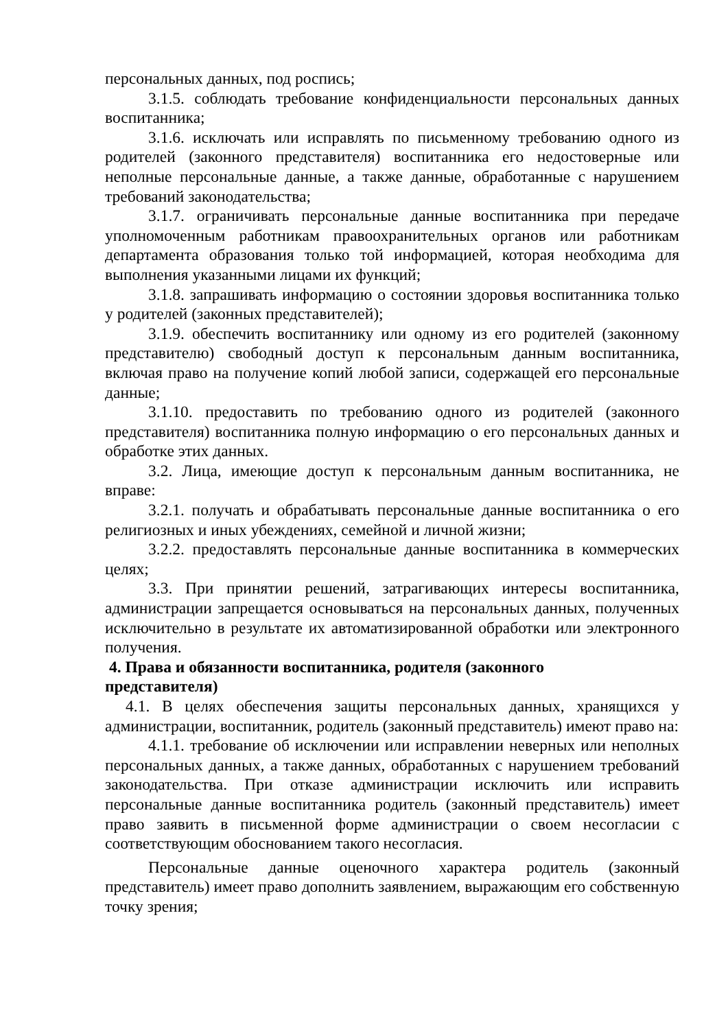персональных данных, под роспись;
3.1.5. соблюдать требование конфиденциальности персональных данных воспитанника;
3.1.6. исключать или исправлять по письменному требованию одного из родителей (законного представителя) воспитанника его недостоверные или неполные персональные данные, а также данные, обработанные с нарушением требований законодательства;
3.1.7. ограничивать персональные данные воспитанника при передаче уполномоченным работникам правоохранительных органов или работникам департамента образования только той информацией, которая необходима для выполнения указанными лицами их функций;
3.1.8. запрашивать информацию о состоянии здоровья воспитанника только у родителей (законных представителей);
3.1.9. обеспечить воспитаннику или одному из его родителей (законному представителю) свободный доступ к персональным данным воспитанника, включая право на получение копий любой записи, содержащей его персональные данные;
3.1.10. предоставить по требованию одного из родителей (законного представителя) воспитанника полную информацию о его персональных данных и обработке этих данных.
3.2. Лица, имеющие доступ к персональным данным воспитанника, не вправе:
3.2.1. получать и обрабатывать персональные данные воспитанника о его религиозных и иных убеждениях, семейной и личной жизни;
3.2.2. предоставлять персональные данные воспитанника в коммерческих целях;
3.3. При принятии решений, затрагивающих интересы воспитанника, администрации запрещается основываться на персональных данных, полученных исключительно в результате их автоматизированной обработки или электронного получения.
4. Права и обязанности воспитанника, родителя (законного
представителя)
4.1. В целях обеспечения защиты персональных данных, хранящихся у администрации, воспитанник, родитель (законный представитель) имеют право на:
4.1.1. требование об исключении или исправлении неверных или неполных персональных данных, а также данных, обработанных с нарушением требований законодательства. При отказе администрации исключить или исправить персональные данные воспитанника родитель (законный представитель) имеет право заявить в письменной форме администрации о своем несогласии с соответствующим обоснованием такого несогласия.
Персональные данные оценочного характера родитель (законный представитель) имеет право дополнить заявлением, выражающим его собственную точку зрения;